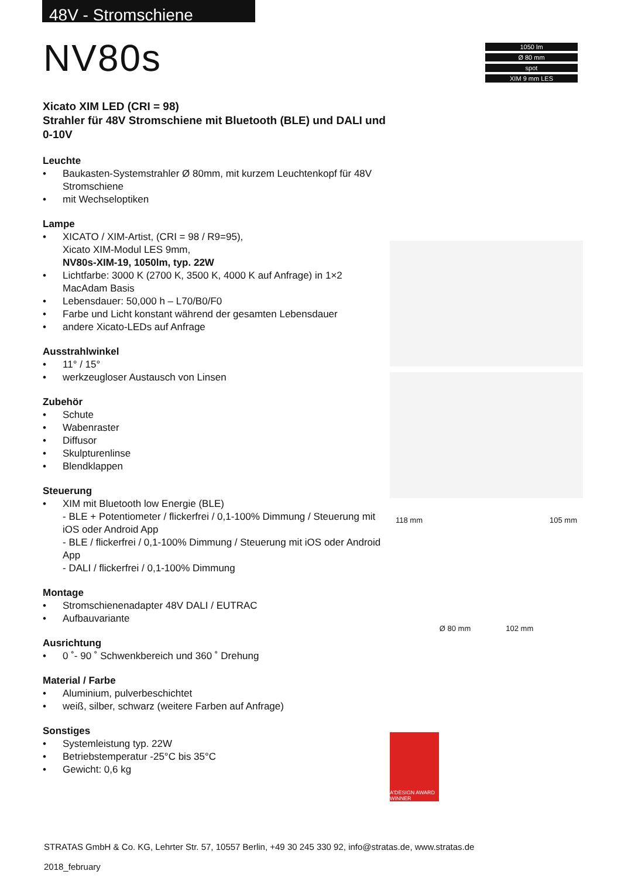48V - Stromschiene
NV80s
1050 lm
Ø 80 mm
spot
XIM 9 mm LES
Xicato XIM LED (CRI = 98)
Strahler für 48V Stromschiene mit Bluetooth (BLE) und DALI und 0-10V
Leuchte
• Baukasten-Systemstrahler Ø 80mm, mit kurzem Leuchtenkopf für 48V Stromschiene
• mit Wechseloptiken
Lampe
• XICATO / XIM-Artist, (CRI = 98 / R9=95),
Xicato XIM-Modul LES 9mm,
NV80s-XIM-19, 1050lm, typ. 22W
• Lichtfarbe: 3000 K (2700 K, 3500 K, 4000 K auf Anfrage) in 1×2 MacAdam Basis
• Lebensdauer: 50,000 h – L70/B0/F0
• Farbe und Licht konstant während der gesamten Lebensdauer
• andere Xicato-LEDs auf Anfrage
Ausstrahlwinkel
• 11° / 15°
• werkzeugloser Austausch von Linsen
Zubehör
• Schute
• Wabenraster
• Diffusor
• Skulpturenlinse
• Blendklappen
Steuerung
• XIM mit Bluetooth low Energie (BLE)
- BLE + Potentiometer / flickerfrei / 0,1-100% Dimmung / Steuerung mit iOS oder Android App
- BLE / flickerfrei / 0,1-100% Dimmung / Steuerung mit iOS oder Android App
- DALI / flickerfrei / 0,1-100% Dimmung
Montage
• Stromschienenadapter 48V DALI / EUTRAC
• Aufbauvariante
Ausrichtung
• 0 ˚- 90 ˚ Schwenkbereich und 360 ˚ Drehung
Material / Farbe
• Aluminium, pulverbeschichtet
• weiß, silber, schwarz (weitere Farben auf Anfrage)
Sonstiges
• Systemleistung typ. 22W
• Betriebstemperatur -25°C bis 35°C
• Gewicht: 0,6 kg
118 mm 105 mm
Ø 80 mm 102 mm
A'DESIGN AWARD WINNER
STRATAS GmbH & Co. KG, Lehrter Str. 57, 10557 Berlin, +49 30 245 330 92, info@stratas.de, www.stratas.de
2018_february